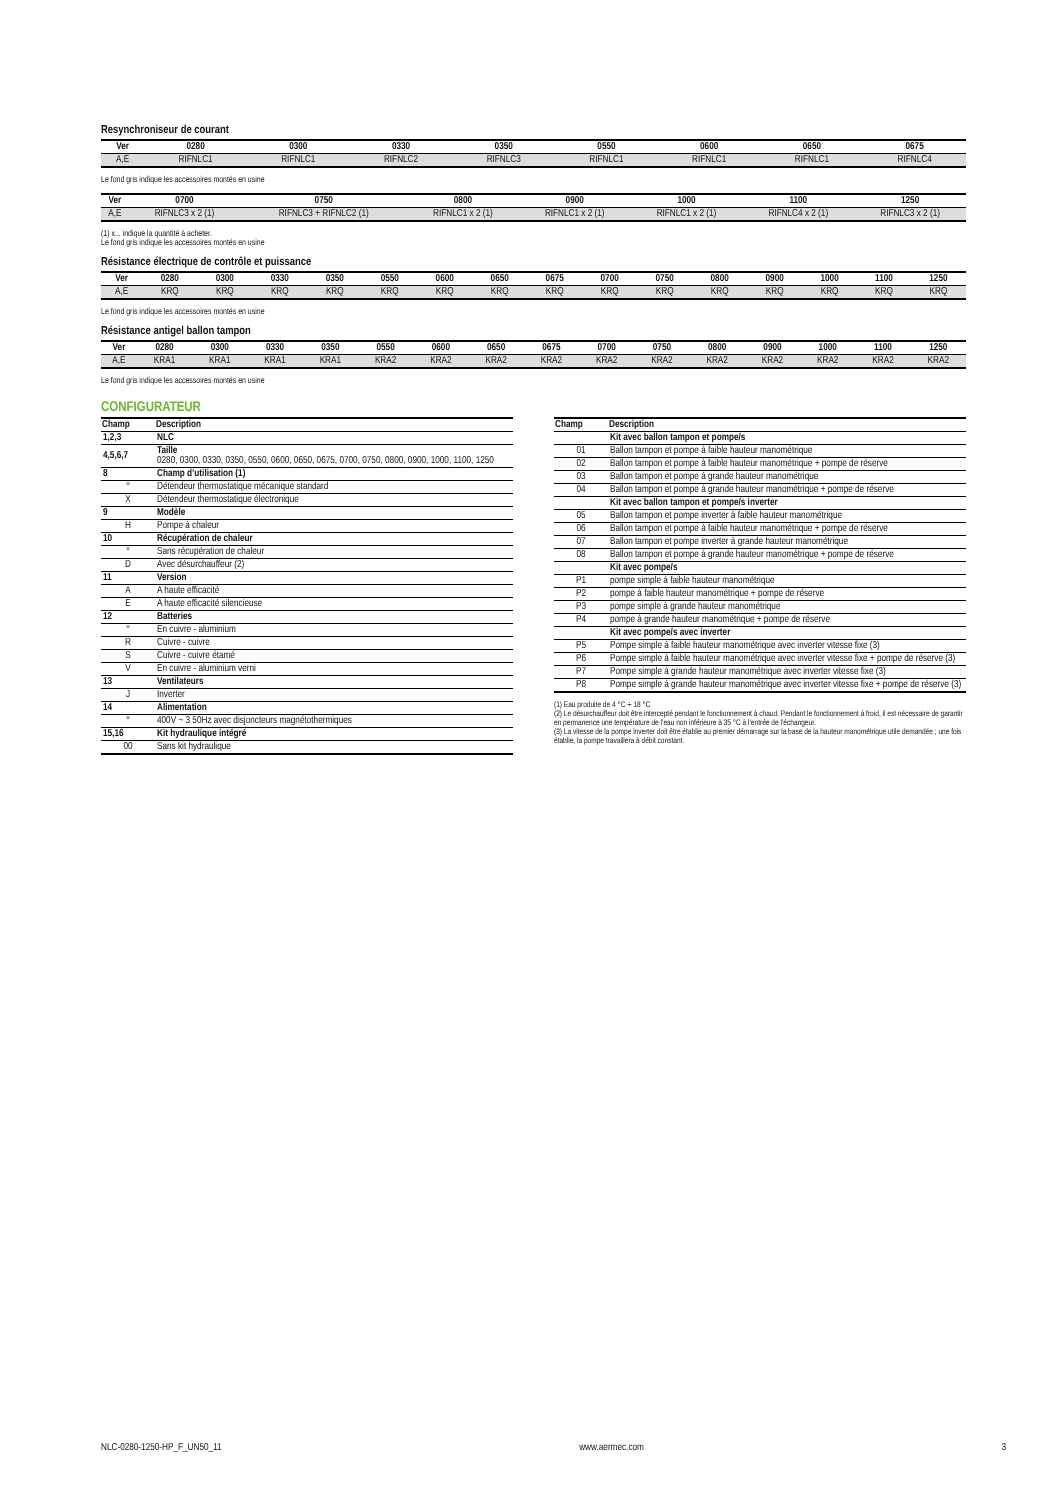Resynchroniseur de courant
| Ver | 0280 | 0300 | 0330 | 0350 | 0550 | 0600 | 0650 | 0675 |
| --- | --- | --- | --- | --- | --- | --- | --- | --- |
| A,E | RIFNLC1 | RIFNLC1 | RIFNLC2 | RIFNLC3 | RIFNLC1 | RIFNLC1 | RIFNLC1 | RIFNLC4 |
Le fond gris indique les accessoires montés en usine
| Ver | 0700 | 0750 | 0800 | 0900 | 1000 | 1100 | 1250 |
| --- | --- | --- | --- | --- | --- | --- | --- |
| A,E | RIFNLC3 x 2 (1) | RIFNLC3 + RIFNLC2 (1) | RIFNLC1 x 2 (1) | RIFNLC1 x 2 (1) | RIFNLC1 x 2 (1) | RIFNLC4 x 2 (1) | RIFNLC3 x 2 (1) |
(1) x... indique la quantité à acheter.
Le fond gris indique les accessoires montés en usine
Résistance électrique de contrôle et puissance
| Ver | 0280 | 0300 | 0330 | 0350 | 0550 | 0600 | 0650 | 0675 | 0700 | 0750 | 0800 | 0900 | 1000 | 1100 | 1250 |
| --- | --- | --- | --- | --- | --- | --- | --- | --- | --- | --- | --- | --- | --- | --- | --- |
| A,E | KRQ | KRQ | KRQ | KRQ | KRQ | KRQ | KRQ | KRQ | KRQ | KRQ | KRQ | KRQ | KRQ | KRQ | KRQ |
Le fond gris indique les accessoires montés en usine
Résistance antigel ballon tampon
| Ver | 0280 | 0300 | 0330 | 0350 | 0550 | 0600 | 0650 | 0675 | 0700 | 0750 | 0800 | 0900 | 1000 | 1100 | 1250 |
| --- | --- | --- | --- | --- | --- | --- | --- | --- | --- | --- | --- | --- | --- | --- | --- |
| A,E | KRA1 | KRA1 | KRA1 | KRA1 | KRA2 | KRA2 | KRA2 | KRA2 | KRA2 | KRA2 | KRA2 | KRA2 | KRA2 | KRA2 | KRA2 |
Le fond gris indique les accessoires montés en usine
CONFIGURATEUR
| Champ | Description |
| --- | --- |
| 1,2,3 | NLC |
| 4,5,6,7 | Taille 0280, 0300, 0330, 0350, 0550, 0600, 0650, 0675, 0700, 0750, 0800, 0900, 1000, 1100, 1250 |
| 8 | Champ d’utilisation (1) |
| ° | Détendeur thermostatique mécanique standard |
| X | Détendeur thermostatique électronique |
| 9 | Modèle |
| H | Pompe à chaleur |
| 10 | Récupération de chaleur |
| ° | Sans récupération de chaleur |
| D | Avec désurchauffeur (2) |
| 11 | Version |
| A | A haute efficacité |
| E | A haute efficacité silencieuse |
| 12 | Batteries |
| ° | En cuivre - aluminium |
| R | Cuivre - cuivre |
| S | Cuivre - cuivre étamé |
| V | En cuivre - aluminium verni |
| 13 | Ventilateurs |
| J | Inverter |
| 14 | Alimentation |
| ° | 400V ~ 3 50Hz avec disjoncteurs magnétothermiques |
| 15,16 | Kit hydraulique intégré |
| 00 | Sans kit hydraulique |
| Champ | Description |
| --- | --- |
| | Kit avec ballon tampon et pompe/s |
| 01 | Ballon tampon et pompe à faible hauteur manométrique |
| 02 | Ballon tampon et pompe à faible hauteur manométrique + pompe de réserve |
| 03 | Ballon tampon et pompe à grande hauteur manométrique |
| 04 | Ballon tampon et pompe à grande hauteur manométrique + pompe de réserve |
| | Kit avec ballon tampon et pompe/s inverter |
| 05 | Ballon tampon et pompe inverter à faible hauteur manométrique |
| 06 | Ballon tampon et pompe à faible hauteur manométrique + pompe de réserve |
| 07 | Ballon tampon et pompe inverter à grande hauteur manométrique |
| 08 | Ballon tampon et pompe à grande hauteur manométrique + pompe de réserve |
| | Kit avec pompe/s |
| P1 | pompe simple à faible hauteur manométrique |
| P2 | pompe à faible hauteur manométrique + pompe de réserve |
| P3 | pompe simple à grande hauteur manométrique |
| P4 | pompe à grande hauteur manométrique + pompe de réserve |
| | Kit avec pompe/s avec inverter |
| P5 | Pompe simple à faible hauteur manométrique avec inverter vitesse fixe (3) |
| P6 | Pompe simple à faible hauteur manométrique avec inverter vitesse fixe + pompe de réserve (3) |
| P7 | Pompe simple à grande hauteur manométrique avec inverter vitesse fixe (3) |
| P8 | Pompe simple à grande hauteur manométrique avec inverter vitesse fixe + pompe de réserve (3) |
(1) Eau produite de 4 °C ÷ 18 °C
(2) Le désurchauffeur doit être intercepté pendant le fonctionnement à chaud. Pendant le fonctionnement à froid, il est nécessaire de garantir en permanence une température de l’eau non inférieure à 35 °C à l’entrée de l’échangeur.
(3) La vitesse de la pompe inverter doit être établie au premier démarrage sur la base de la hauteur manométrique utile demandée ; une fois établie, la pompe travaillera à débit constant.
NLC-0280-1250-HP_F_UN50_11 www.aermec.com 3